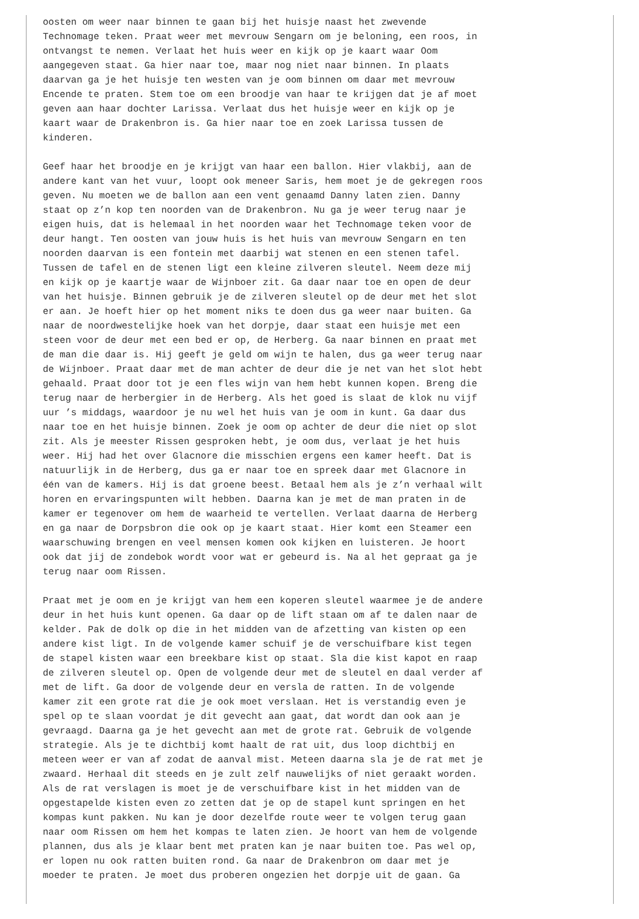oosten om weer naar binnen te gaan bij het huisje naast het zwevende Technomage teken. Praat weer met mevrouw Sengarn om je beloning, een roos, in ontvangst te nemen. Verlaat het huis weer en kijk op je kaart waar Oom aangegeven staat. Ga hier naar toe, maar nog niet naar binnen. In plaats daarvan ga je het huisje ten westen van je oom binnen om daar met mevrouw Encende te praten. Stem toe om een broodje van haar te krijgen dat je af moet geven aan haar dochter Larissa. Verlaat dus het huisje weer en kijk op je kaart waar de Drakenbron is. Ga hier naar toe en zoek Larissa tussen de kinderen.
Geef haar het broodje en je krijgt van haar een ballon. Hier vlakbij, aan de andere kant van het vuur, loopt ook meneer Saris, hem moet je de gekregen roos geven. Nu moeten we de ballon aan een vent genaamd Danny laten zien. Danny staat op z’n kop ten noorden van de Drakenbron. Nu ga je weer terug naar je eigen huis, dat is helemaal in het noorden waar het Technomage teken voor de deur hangt. Ten oosten van jouw huis is het huis van mevrouw Sengarn en ten noorden daarvan is een fontein met daarbij wat stenen en een stenen tafel. Tussen de tafel en de stenen ligt een kleine zilveren sleutel. Neem deze mij en kijk op je kaartje waar de Wijnboer zit. Ga daar naar toe en open de deur van het huisje. Binnen gebruik je de zilveren sleutel op de deur met het slot er aan. Je hoeft hier op het moment niks te doen dus ga weer naar buiten. Ga naar de noordwestelijke hoek van het dorpje, daar staat een huisje met een steen voor de deur met een bed er op, de Herberg. Ga naar binnen en praat met de man die daar is. Hij geeft je geld om wijn te halen, dus ga weer terug naar de Wijnboer. Praat daar met de man achter de deur die je net van het slot hebt gehaald. Praat door tot je een fles wijn van hem hebt kunnen kopen. Breng die terug naar de herbergier in de Herberg. Als het goed is slaat de klok nu vijf uur ’s middags, waardoor je nu wel het huis van je oom in kunt. Ga daar dus naar toe en het huisje binnen. Zoek je oom op achter de deur die niet op slot zit. Als je meester Rissen gesproken hebt, je oom dus, verlaat je het huis weer. Hij had het over Glacnore die misschien ergens een kamer heeft. Dat is natuurlijk in de Herberg, dus ga er naar toe en spreek daar met Glacnore in één van de kamers. Hij is dat groene beest. Betaal hem als je z’n verhaal wilt horen en ervaringspunten wilt hebben. Daarna kan je met de man praten in de kamer er tegenover om hem de waarheid te vertellen. Verlaat daarna de Herberg en ga naar de Dorpsbron die ook op je kaart staat. Hier komt een Steamer een waarschuwing brengen en veel mensen komen ook kijken en luisteren. Je hoort ook dat jij de zondebok wordt voor wat er gebeurd is. Na al het gepraat ga je terug naar oom Rissen.
Praat met je oom en je krijgt van hem een koperen sleutel waarmee je de andere deur in het huis kunt openen. Ga daar op de lift staan om af te dalen naar de kelder. Pak de dolk op die in het midden van de afzetting van kisten op een andere kist ligt. In de volgende kamer schuif je de verschuifbare kist tegen de stapel kisten waar een breekbare kist op staat. Sla die kist kapot en raap de zilveren sleutel op. Open de volgende deur met de sleutel en daal verder af met de lift. Ga door de volgende deur en versla de ratten. In de volgende kamer zit een grote rat die je ook moet verslaan. Het is verstandig even je spel op te slaan voordat je dit gevecht aan gaat, dat wordt dan ook aan je gevraagd. Daarna ga je het gevecht aan met de grote rat. Gebruik de volgende strategie. Als je te dichtbij komt haalt de rat uit, dus loop dichtbij en meteen weer er van af zodat de aanval mist. Meteen daarna sla je de rat met je zwaard. Herhaal dit steeds en je zult zelf nauwelijks of niet geraakt worden. Als de rat verslagen is moet je de verschuifbare kist in het midden van de opgestapelde kisten even zo zetten dat je op de stapel kunt springen en het kompas kunt pakken. Nu kan je door dezelfde route weer te volgen terug gaan naar oom Rissen om hem het kompas te laten zien. Je hoort van hem de volgende plannen, dus als je klaar bent met praten kan je naar buiten toe. Pas wel op, er lopen nu ook ratten buiten rond. Ga naar de Drakenbron om daar met je moeder te praten. Je moet dus proberen ongezien het dorpje uit de gaan. Ga